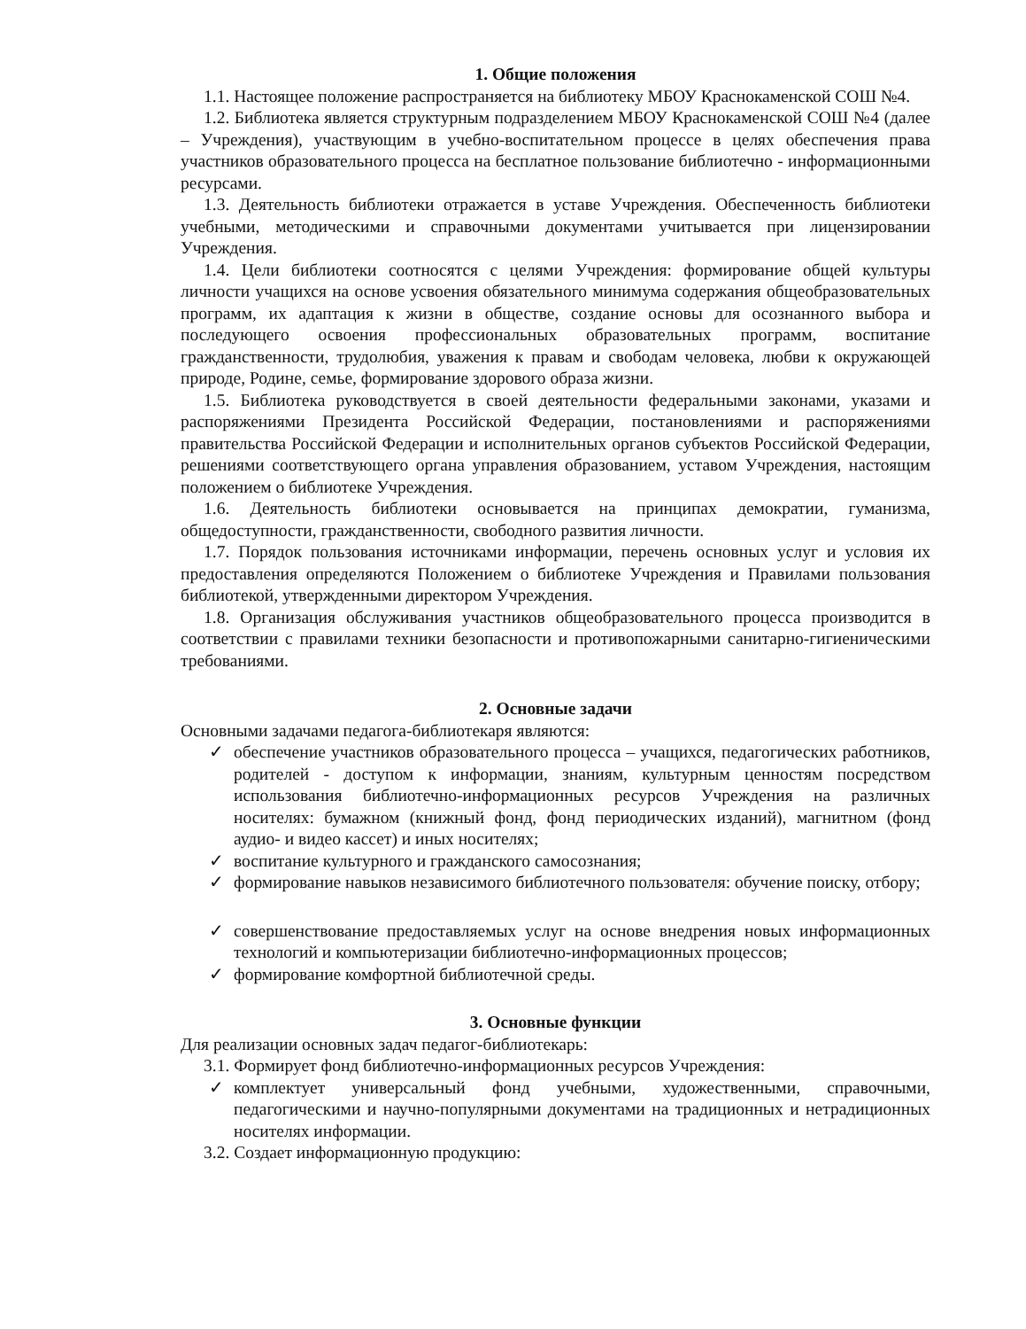1. Общие положения
1.1. Настоящее положение распространяется на библиотеку МБОУ Краснокаменской СОШ №4.
1.2. Библиотека является структурным подразделением МБОУ Краснокаменской СОШ №4 (далее – Учреждения), участвующим в учебно-воспитательном процессе в целях обеспечения права участников образовательного процесса на бесплатное пользование библиотечно - информационными ресурсами.
1.3. Деятельность библиотеки отражается в уставе Учреждения. Обеспеченность библиотеки учебными, методическими и справочными документами учитывается при лицензировании Учреждения.
1.4. Цели библиотеки соотносятся с целями Учреждения: формирование общей культуры личности учащихся на основе усвоения обязательного минимума содержания общеобразовательных программ, их адаптация к жизни в обществе, создание основы для осознанного выбора и последующего освоения профессиональных образовательных программ, воспитание гражданственности, трудолюбия, уважения к правам и свободам человека, любви к окружающей природе, Родине, семье, формирование здорового образа жизни.
1.5. Библиотека руководствуется в своей деятельности федеральными законами, указами и распоряжениями Президента Российской Федерации, постановлениями и распоряжениями правительства Российской Федерации и исполнительных органов субъектов Российской Федерации, решениями соответствующего органа управления образованием, уставом Учреждения, настоящим положением о библиотеке Учреждения.
1.6. Деятельность библиотеки основывается на принципах демократии, гуманизма, общедоступности, гражданственности, свободного развития личности.
1.7. Порядок пользования источниками информации, перечень основных услуг и условия их предоставления определяются Положением о библиотеке Учреждения и Правилами пользования библиотекой, утвержденными директором Учреждения.
1.8. Организация обслуживания участников общеобразовательного процесса производится в соответствии с правилами техники безопасности и противопожарными санитарно-гигиеническими требованиями.
2. Основные задачи
Основными задачами педагога-библиотекаря являются:
✓ обеспечение участников образовательного процесса – учащихся, педагогических работников, родителей - доступом к информации, знаниям, культурным ценностям посредством использования библиотечно-информационных ресурсов Учреждения на различных носителях: бумажном (книжный фонд, фонд периодических изданий), магнитном (фонд аудио- и видео кассет) и иных носителях;
✓ воспитание культурного и гражданского самосознания;
✓ формирование навыков независимого библиотечного пользователя: обучение поиску, отбору;
✓ совершенствование предоставляемых услуг на основе внедрения новых информационных технологий и компьютеризации библиотечно-информационных процессов;
✓ формирование комфортной библиотечной среды.
3. Основные функции
Для реализации основных задач педагог-библиотекарь:
3.1. Формирует фонд библиотечно-информационных ресурсов Учреждения:
✓ комплектует универсальный фонд учебными, художественными, справочными, педагогическими и научно-популярными документами на традиционных и нетрадиционных носителях информации.
3.2. Создает информационную продукцию: